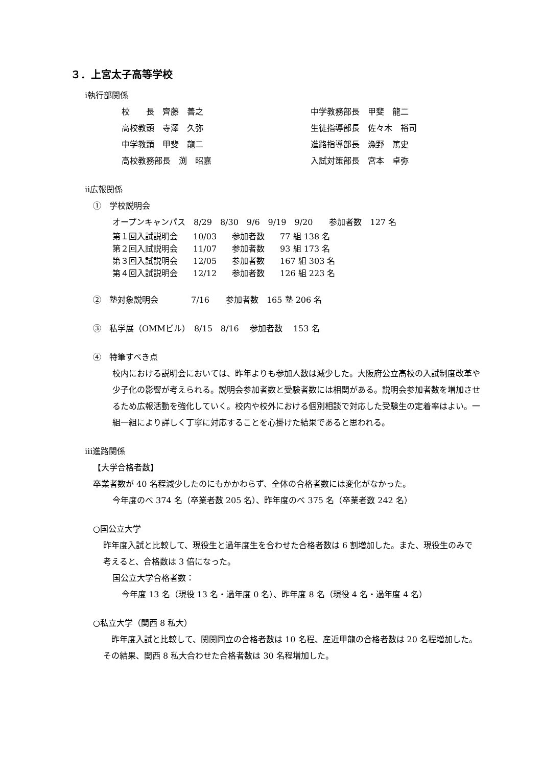３．上宮太子高等学校
ⅰ執行部関係
| 校 長 齊藤 善之 | 中学教務部長 甲斐 龍二 |
| 高校教頭 寺澤 久弥 | 生徒指導部長 佐々木 裕司 |
| 中学教頭 甲斐 龍二 | 進路指導部長 漁野 篤史 |
| 高校教務部長 渕 昭嘉 | 入試対策部長 宮本 卓弥 |
ⅱ広報関係
①　学校説明会
オープンキャンパス　8/29　8/30　9/6　9/19　9/20　　参加者数　127 名
| 第１回入試説明会 | 10/03 | 参加者数 | 77 組 138 名 |
| 第２回入試説明会 | 11/07 | 参加者数 | 93 組 173 名 |
| 第３回入試説明会 | 12/05 | 参加者数 | 167 組 303 名 |
| 第４回入試説明会 | 12/12 | 参加者数 | 126 組 223 名 |
②　塾対象説明会　　　　7/16　　参加者数　165 塾 206 名
③　私学展（OMMビル）　8/15　8/16　 参加者数　 153 名
④　特筆すべき点
校内における説明会においては、昨年よりも参加人数は減少した。大阪府公立高校の入試制度改革や少子化の影響が考えられる。説明会参加者数と受験者数には相関がある。説明会参加者数を増加させるため広報活動を強化していく。校内や校外における個別相談で対応した受験生の定着率はよい。一組一組により詳しく丁寧に対応することを心掛けた結果であると思われる。
ⅲ進路関係
【大学合格者数】
卒業者数が 40 名程減少したのにもかかわらず、全体の合格者数には変化がなかった。
今年度のべ 374 名（卒業者数 205 名）、昨年度のべ 375 名（卒業者数 242 名）
○国公立大学
昨年度入試と比較して、現役生と過年度生を合わせた合格者数は 6 割増加した。また、現役生のみで考えると、合格数は 3 倍になった。
国公立大学合格者数：
今年度 13 名（現役 13 名・過年度 0 名）、昨年度 8 名（現役 4 名・過年度 4 名）
○私立大学（関西 8 私大）
　昨年度入試と比較して、関関同立の合格者数は 10 名程、産近甲龍の合格者数は 20 名程増加した。その結果、関西 8 私大合わせた合格者数は 30 名程増加した。